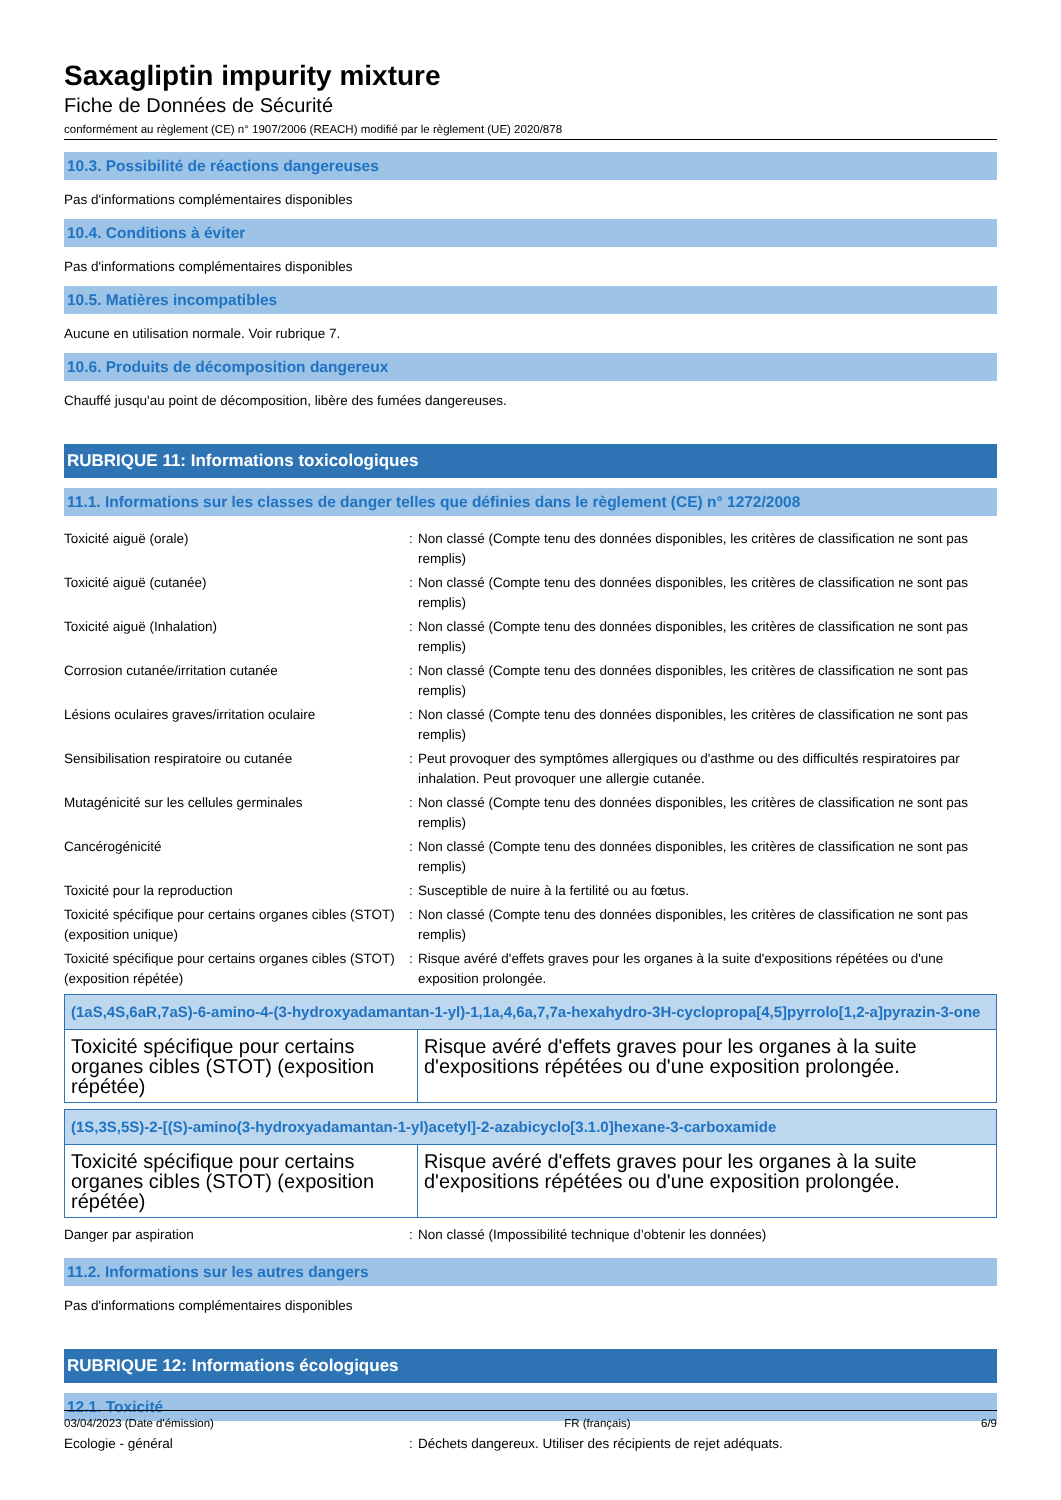Saxagliptin impurity mixture
Fiche de Données de Sécurité
conformément au règlement (CE) n° 1907/2006 (REACH) modifié par le règlement (UE) 2020/878
10.3. Possibilité de réactions dangereuses
Pas d'informations complémentaires disponibles
10.4. Conditions à éviter
Pas d'informations complémentaires disponibles
10.5. Matières incompatibles
Aucune en utilisation normale. Voir rubrique 7.
10.6. Produits de décomposition dangereux
Chauffé jusqu'au point de décomposition, libère des fumées dangereuses.
RUBRIQUE 11: Informations toxicologiques
11.1. Informations sur les classes de danger telles que définies dans le règlement (CE) n° 1272/2008
| Toxicité aiguë (orale) | : | Non classé (Compte tenu des données disponibles, les critères de classification ne sont pas remplis) |
| Toxicité aiguë (cutanée) | : | Non classé (Compte tenu des données disponibles, les critères de classification ne sont pas remplis) |
| Toxicité aiguë (Inhalation) | : | Non classé (Compte tenu des données disponibles, les critères de classification ne sont pas remplis) |
| Corrosion cutanée/irritation cutanée | : | Non classé (Compte tenu des données disponibles, les critères de classification ne sont pas remplis) |
| Lésions oculaires graves/irritation oculaire | : | Non classé (Compte tenu des données disponibles, les critères de classification ne sont pas remplis) |
| Sensibilisation respiratoire ou cutanée | : | Peut provoquer des symptômes allergiques ou d'asthme ou des difficultés respiratoires par inhalation. Peut provoquer une allergie cutanée. |
| Mutagénicité sur les cellules germinales | : | Non classé (Compte tenu des données disponibles, les critères de classification ne sont pas remplis) |
| Cancérogénicité | : | Non classé (Compte tenu des données disponibles, les critères de classification ne sont pas remplis) |
| Toxicité pour la reproduction | : | Susceptible de nuire à la fertilité ou au fœtus. |
| Toxicité spécifique pour certains organes cibles (STOT) (exposition unique) | : | Non classé (Compte tenu des données disponibles, les critères de classification ne sont pas remplis) |
| Toxicité spécifique pour certains organes cibles (STOT) (exposition répétée) | : | Risque avéré d'effets graves pour les organes à la suite d'expositions répétées ou d'une exposition prolongée. |
| (1aS,4S,6aR,7aS)-6-amino-4-(3-hydroxyadamantan-1-yl)-1,1a,4,6a,7,7a-hexahydro-3H-cyclopropa[4,5]pyrrolo[1,2-a]pyrazin-3-one | |
| --- | --- |
| Toxicité spécifique pour certains organes cibles (STOT) (exposition répétée) | Risque avéré d'effets graves pour les organes à la suite d'expositions répétées ou d'une exposition prolongée. |
| (1S,3S,5S)-2-[(S)-amino(3-hydroxyadamantan-1-yl)acetyl]-2-azabicyclo[3.1.0]hexane-3-carboxamide | |
| --- | --- |
| Toxicité spécifique pour certains organes cibles (STOT) (exposition répétée) | Risque avéré d'effets graves pour les organes à la suite d'expositions répétées ou d'une exposition prolongée. |
| Danger par aspiration | : | Non classé (Impossibilité technique d’obtenir les données) |
11.2. Informations sur les autres dangers
Pas d'informations complémentaires disponibles
RUBRIQUE 12: Informations écologiques
12.1. Toxicité
| Ecologie - général | : | Déchets dangereux. Utiliser des récipients de rejet adéquats. |
03/04/2023 (Date d'émission) FR (français) 6/9